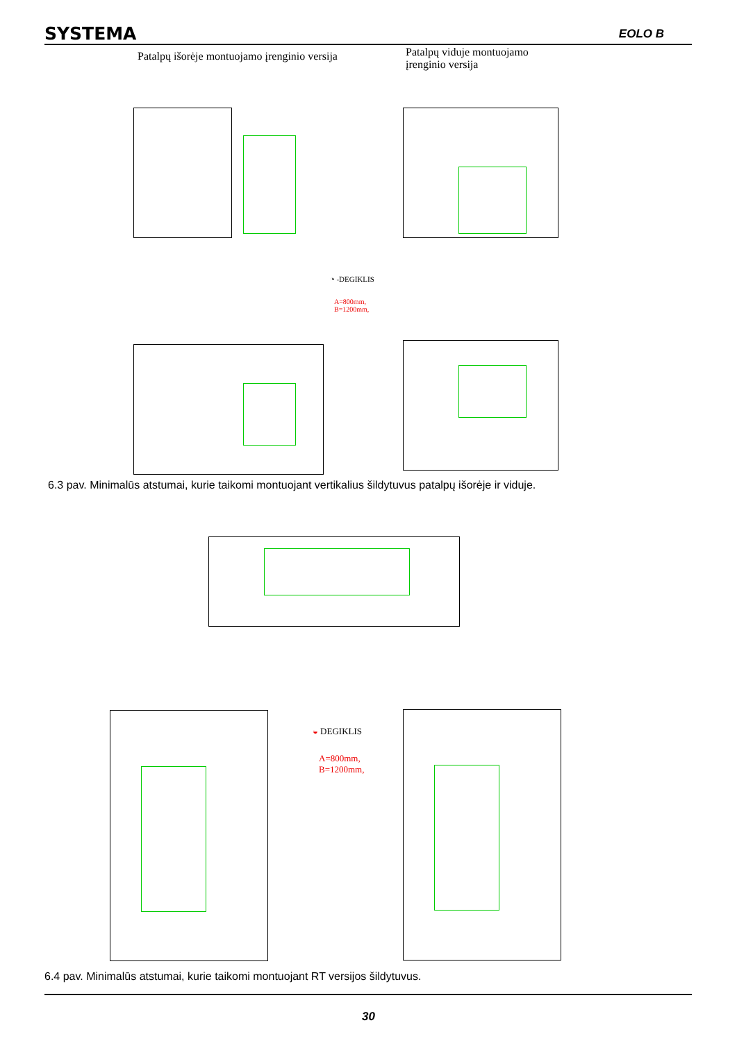SYSTEMA EOLO B
Patalpų išorėje montuojamo įrenginio versija
Patalpų viduje montuojamo
įrenginio versija
◔ -DEGIKLIS
A=800mm,
B=1200mm,
6.3 pav. Minimalūs atstumai, kurie taikomi montuojant vertikalius šildytuvus patalpų išorėje ir viduje.
◒ DEGIKLIS
A=800mm,
B=1200mm,
6.4 pav. Minimalūs atstumai, kurie taikomi montuojant RT versijos šildytuvus.
30